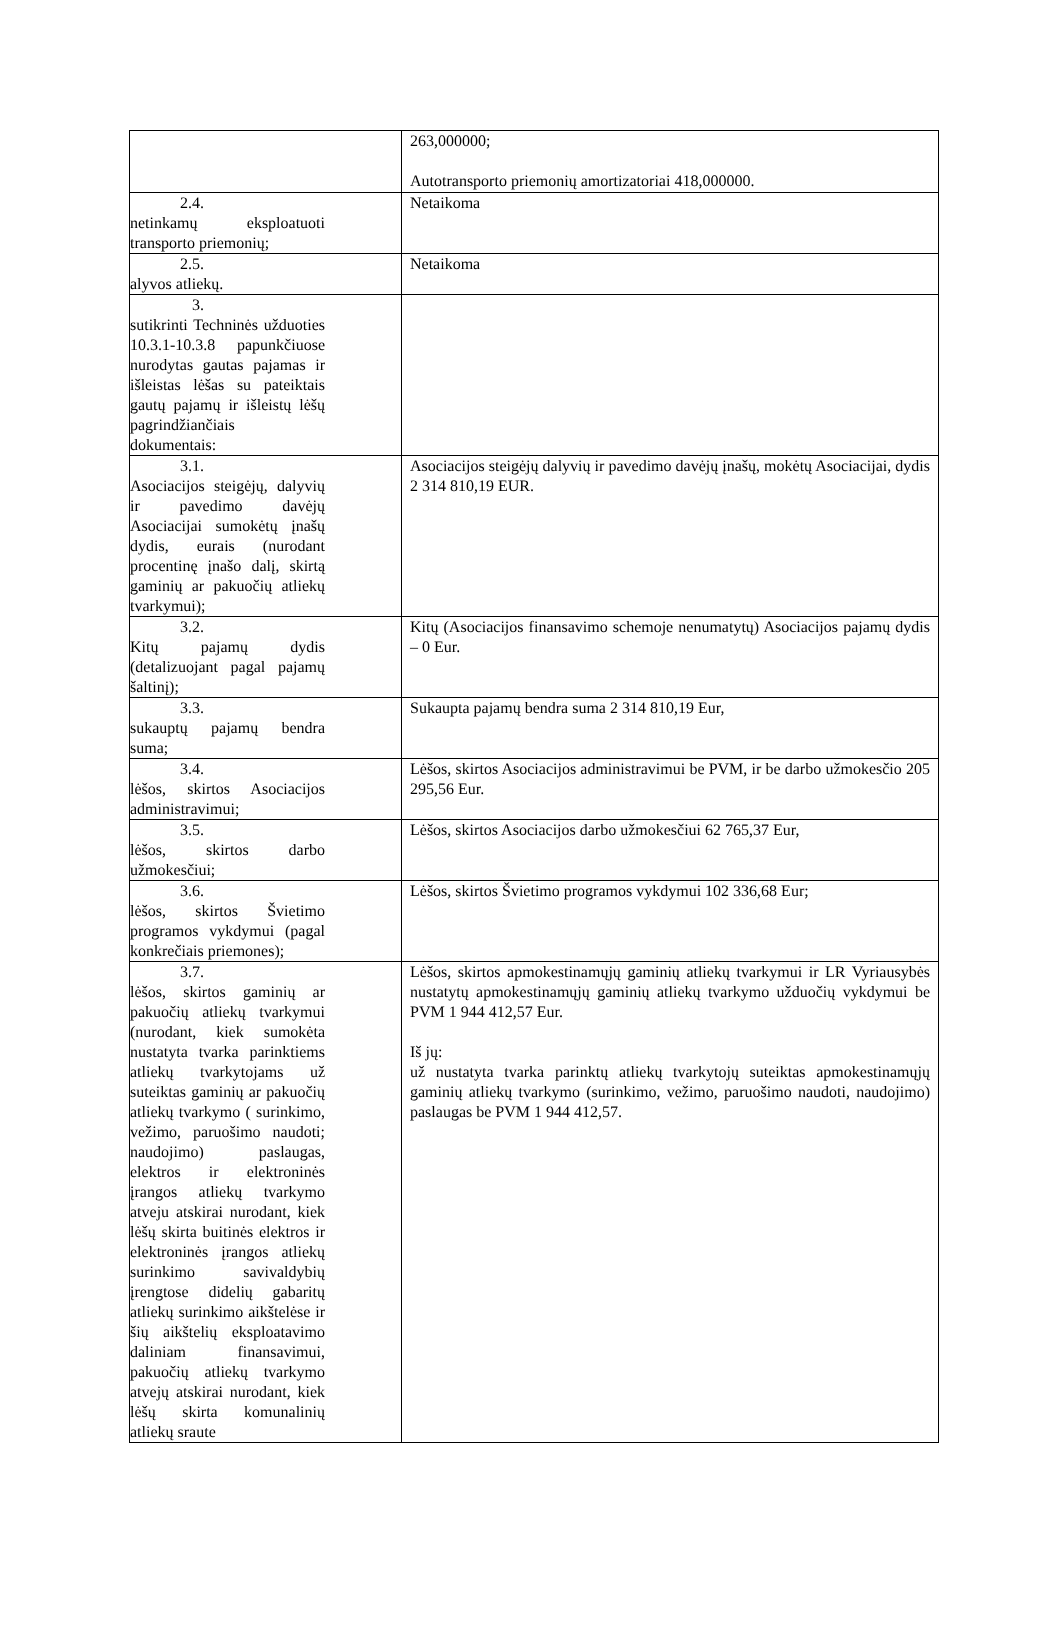| | 263,000000; Autotransporto priemonių amortizatoriai 418,000000. |
| 2.4. netinkamų eksploatuoti transporto priemonių; | Netaikoma |
| 2.5. alyvos atliekų. | Netaikoma |
| 3. sutikrinti Techninės užduoties 10.3.1-10.3.8 papunkčiuose nurodytas gautas pajamas ir išleistas lėšas su pateiktais gautų pajamų ir išleistų lėšų pagrindžiančiais dokumentais: | |
| 3.1. Asociacijos steigėjų, dalyvių ir pavedimo davėjų Asociacijai sumokėtų įnašų dydis, eurais (nurodant procentinę įnašo dalį, skirtą gaminių ar pakuočių atliekų tvarkymui); | Asociacijos steigėjų dalyvių ir pavedimo davėjų įnašų, mokėtų Asociacijai, dydis 2 314 810,19 EUR. |
| 3.2. Kitų pajamų dydis (detalizuojant pagal pajamų šaltinį); | Kitų (Asociacijos finansavimo schemoje nenumatytų) Asociacijos pajamų dydis – 0 Eur. |
| 3.3. sukauptų pajamų bendra suma; | Sukaupta pajamų bendra suma 2 314 810,19 Eur, |
| 3.4. lėšos, skirtos Asociacijos administravimui; | Lėšos, skirtos Asociacijos administravimui be PVM, ir be darbo užmokesčio 205 295,56 Eur. |
| 3.5. lėšos, skirtos darbo užmokesčiui; | Lėšos, skirtos Asociacijos darbo užmokesčiui 62 765,37 Eur, |
| 3.6. lėšos, skirtos Švietimo programos vykdymui (pagal konkrečiais priemones); | Lėšos, skirtos Švietimo programos vykdymui 102 336,68 Eur; |
| 3.7. lėšos, skirtos gaminių ar pakuočių atliekų tvarkymui (nurodant, kiek sumokėta nustatyta tvarka parinktiems atliekų tvarkytojams už suteiktas gaminių ar pakuočių atliekų tvarkymo ( surinkimo, vežimo, paruošimo naudoti; naudojimo) paslaugas, elektros ir elektroninės įrangos atliekų tvarkymo atveju atskirai nurodant, kiek lėšų skirta buitinės elektros ir elektroninės įrangos atliekų surinkimo savivaldybių įrengtose didelių gabaritų atliekų surinkimo aikštelėse ir šių aikštelių eksploatavimo daliniam finansavimui, pakuočių atliekų tvarkymo atvejų atskirai nurodant, kiek lėšų skirta komunalinių atliekų sraute | Lėšos, skirtos apmokestinamųjų gaminių atliekų tvarkymui ir LR Vyriausybės nustatytų apmokestinamųjų gaminių atliekų tvarkymo užduočių vykdymui be PVM 1 944 412,57 Eur. Iš jų: už nustatyta tvarka parinktų atliekų tvarkytojų suteiktas apmokestinamųjų gaminių atliekų tvarkymo (surinkimo, vežimo, paruošimo naudoti, naudojimo) paslaugas be PVM 1 944 412,57. |